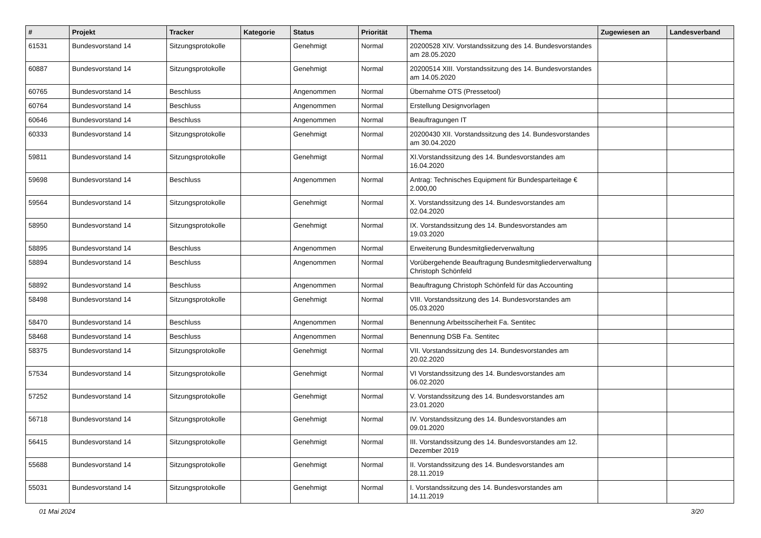| # | Projekt | Tracker | Kategorie | Status | Priorität | Thema | Zugewiesen an | Landesverband |
| --- | --- | --- | --- | --- | --- | --- | --- | --- |
| 61531 | Bundesvorstand 14 | Sitzungsprotokolle | | Genehmigt | Normal | 20200528 XIV. Vorstandssitzung des 14. Bundesvorstandes am 28.05.2020 | | |
| 60887 | Bundesvorstand 14 | Sitzungsprotokolle | | Genehmigt | Normal | 20200514 XIII. Vorstandssitzung des 14. Bundesvorstandes am 14.05.2020 | | |
| 60765 | Bundesvorstand 14 | Beschluss | | Angenommen | Normal | Übernahme OTS (Pressetool) | | |
| 60764 | Bundesvorstand 14 | Beschluss | | Angenommen | Normal | Erstellung Designvorlagen | | |
| 60646 | Bundesvorstand 14 | Beschluss | | Angenommen | Normal | Beauftragungen IT | | |
| 60333 | Bundesvorstand 14 | Sitzungsprotokolle | | Genehmigt | Normal | 20200430 XII. Vorstandssitzung des 14. Bundesvorstandes am 30.04.2020 | | |
| 59811 | Bundesvorstand 14 | Sitzungsprotokolle | | Genehmigt | Normal | XI.Vorstandssitzung des 14. Bundesvorstandes am 16.04.2020 | | |
| 59698 | Bundesvorstand 14 | Beschluss | | Angenommen | Normal | Antrag: Technisches Equipment für Bundesparteitage € 2.000,00 | | |
| 59564 | Bundesvorstand 14 | Sitzungsprotokolle | | Genehmigt | Normal | X. Vorstandssitzung des 14. Bundesvorstandes am 02.04.2020 | | |
| 58950 | Bundesvorstand 14 | Sitzungsprotokolle | | Genehmigt | Normal | IX. Vorstandssitzung des 14. Bundesvorstandes am 19.03.2020 | | |
| 58895 | Bundesvorstand 14 | Beschluss | | Angenommen | Normal | Erweiterung Bundesmitgliederverwaltung | | |
| 58894 | Bundesvorstand 14 | Beschluss | | Angenommen | Normal | Vorübergehende Beauftragung Bundesmitgliederverwaltung Christoph Schönfeld | | |
| 58892 | Bundesvorstand 14 | Beschluss | | Angenommen | Normal | Beauftragung Christoph Schönfeld für das Accounting | | |
| 58498 | Bundesvorstand 14 | Sitzungsprotokolle | | Genehmigt | Normal | VIII. Vorstandssitzung des 14. Bundesvorstandes am 05.03.2020 | | |
| 58470 | Bundesvorstand 14 | Beschluss | | Angenommen | Normal | Benennung Arbeitssciherheit Fa. Sentitec | | |
| 58468 | Bundesvorstand 14 | Beschluss | | Angenommen | Normal | Benennung DSB Fa. Sentitec | | |
| 58375 | Bundesvorstand 14 | Sitzungsprotokolle | | Genehmigt | Normal | VII. Vorstandssitzung des 14. Bundesvorstandes am 20.02.2020 | | |
| 57534 | Bundesvorstand 14 | Sitzungsprotokolle | | Genehmigt | Normal | VI Vorstandssitzung des 14. Bundesvorstandes am 06.02.2020 | | |
| 57252 | Bundesvorstand 14 | Sitzungsprotokolle | | Genehmigt | Normal | V. Vorstandssitzung des 14. Bundesvorstandes am 23.01.2020 | | |
| 56718 | Bundesvorstand 14 | Sitzungsprotokolle | | Genehmigt | Normal | IV. Vorstandssitzung des 14. Bundesvorstandes am 09.01.2020 | | |
| 56415 | Bundesvorstand 14 | Sitzungsprotokolle | | Genehmigt | Normal | III. Vorstandssitzung des 14. Bundesvorstandes am 12. Dezember 2019 | | |
| 55688 | Bundesvorstand 14 | Sitzungsprotokolle | | Genehmigt | Normal | II. Vorstandssitzung des 14. Bundesvorstandes am 28.11.2019 | | |
| 55031 | Bundesvorstand 14 | Sitzungsprotokolle | | Genehmigt | Normal | I. Vorstandssitzung des 14. Bundesvorstandes am 14.11.2019 | | |
01 Mai 2024 3/20